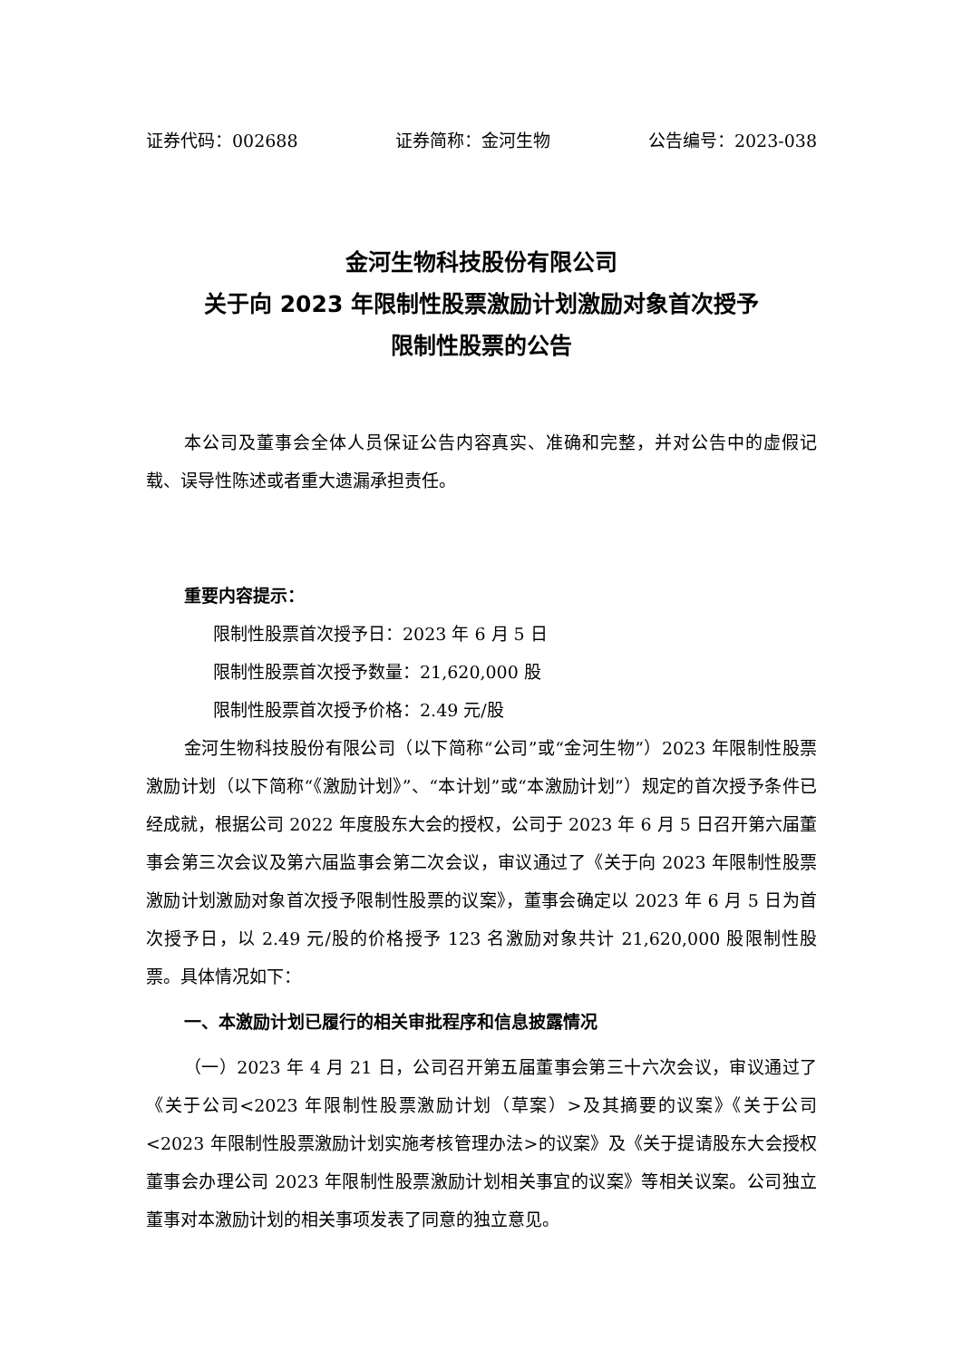证券代码：002688 证券简称：金河生物 公告编号：2023-038
金河生物科技股份有限公司
关于向 2023 年限制性股票激励计划激励对象首次授予
限制性股票的公告
本公司及董事会全体人员保证公告内容真实、准确和完整，并对公告中的虚假记载、误导性陈述或者重大遗漏承担责任。
重要内容提示：
限制性股票首次授予日：2023 年 6 月 5 日
限制性股票首次授予数量：21,620,000 股
限制性股票首次授予价格：2.49 元/股
金河生物科技股份有限公司（以下简称“公司”或“金河生物”）2023 年限制性股票激励计划（以下简称“《激励计划》”、“本计划”或“本激励计划”）规定的首次授予条件已经成就，根据公司 2022 年度股东大会的授权，公司于 2023 年 6 月 5 日召开第六届董事会第三次会议及第六届监事会第二次会议，审议通过了《关于向 2023 年限制性股票激励计划激励对象首次授予限制性股票的议案》，董事会确定以 2023 年 6 月 5 日为首次授予日，以 2.49 元/股的价格授予 123 名激励对象共计 21,620,000 股限制性股票。具体情况如下：
一、本激励计划已履行的相关审批程序和信息披露情况
（一）2023 年 4 月 21 日，公司召开第五届董事会第三十六次会议，审议通过了《关于公司<2023 年限制性股票激励计划（草案）>及其摘要的议案》《关于公司<2023 年限制性股票激励计划实施考核管理办法>的议案》及《关于提请股东大会授权董事会办理公司 2023 年限制性股票激励计划相关事宜的议案》等相关议案。公司独立董事对本激励计划的相关事项发表了同意的独立意见。